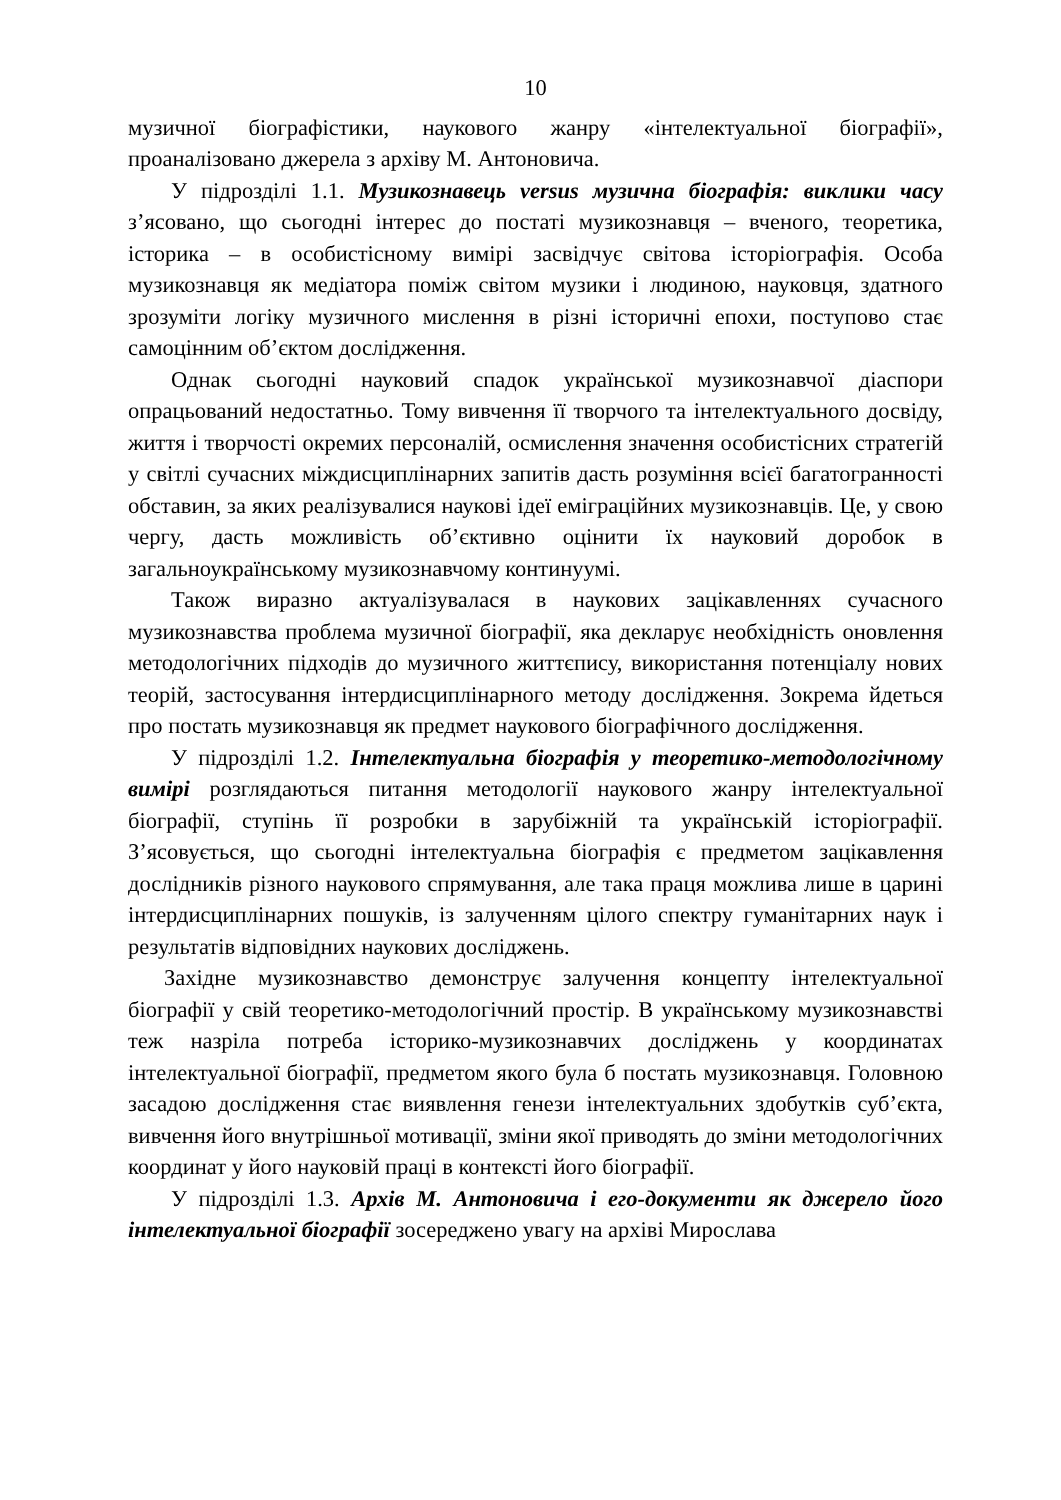10
музичної біографістики, наукового жанру «інтелектуальної біографії», проаналізовано джерела з архіву М. Антоновича.
У підрозділі 1.1. Музикознавець versus музична біографія: виклики часу з’ясовано, що сьогодні інтерес до постаті музикознавця – вченого, теоретика, історика – в особистісному вимірі засвідчує світова історіографія. Особа музикознавця як медіатора поміж світом музики і людиною, науковця, здатного зрозуміти логіку музичного мислення в різні історичні епохи, поступово стає самоцінним об’єктом дослідження.
Однак сьогодні науковий спадок української музикознавчої діаспори опрацьований недостатньо. Тому вивчення її творчого та інтелектуального досвіду, життя і творчості окремих персоналій, осмислення значення особистісних стратегій у світлі сучасних міждисциплінарних запитів дасть розуміння всієї багатогранності обставин, за яких реалізувалися наукові ідеї еміграційних музикознавців. Це, у свою чергу, дасть можливість об’єктивно оцінити їх науковий доробок в загальноукраїнському музикознавчому континуумі.
Також виразно актуалізувалася в наукових зацікавленнях сучасного музикознавства проблема музичної біографії, яка декларує необхідність оновлення методологічних підходів до музичного життєпису, використання потенціалу нових теорій, застосування інтердисциплінарного методу дослідження. Зокрема йдеться про постать музикознавця як предмет наукового біографічного дослідження.
У підрозділі 1.2. Інтелектуальна біографія у теоретико-методологічному вимірі розглядаються питання методології наукового жанру інтелектуальної біографії, ступінь її розробки в зарубіжній та українській історіографії. З’ясовується, що сьогодні інтелектуальна біографія є предметом зацікавлення дослідників різного наукового спрямування, але така праця можлива лише в царині інтердисциплінарних пошуків, із залученням цілого спектру гуманітарних наук і результатів відповідних наукових досліджень.
Західне музикознавство демонструє залучення концепту інтелектуальної біографії у свій теоретико-методологічний простір. В українському музикознавстві теж назріла потреба історико-музикознавчих досліджень у координатах інтелектуальної біографії, предметом якого була б постать музикознавця. Головною засадою дослідження стає виявлення генези інтелектуальних здобутків суб’єкта, вивчення його внутрішньої мотивації, зміни якої приводять до зміни методологічних координат у його науковій праці в контексті його біографії.
У підрозділі 1.3. Архів М. Антоновича і его-документи як джерело його інтелектуальної біографії зосереджено увагу на архіві Мирослава